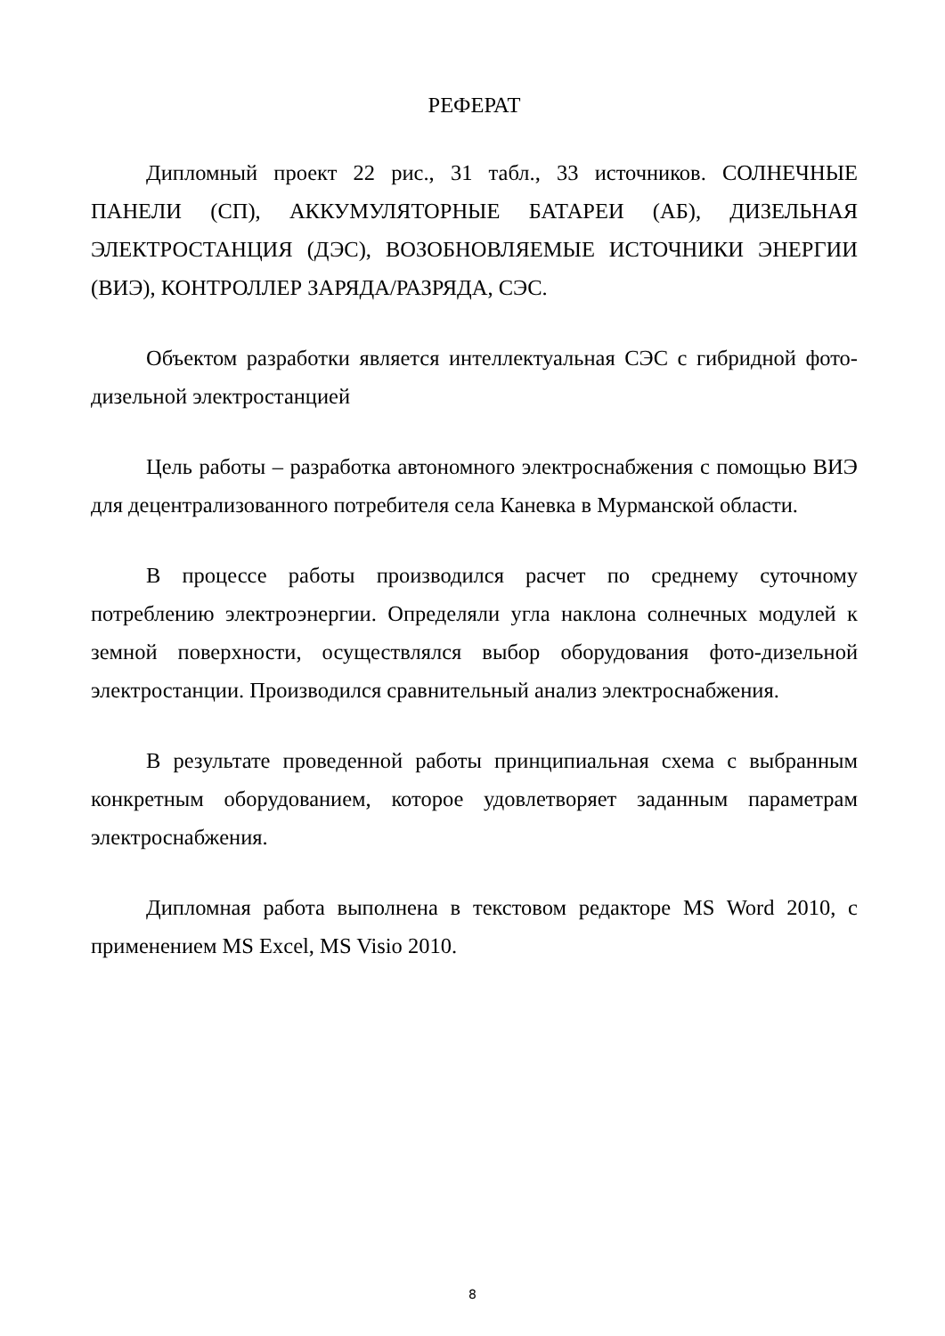РЕФЕРАТ
Дипломный проект 22 рис., 31 табл., 33 источников. СОЛНЕЧНЫЕ ПАНЕЛИ (СП), АККУМУЛЯТОРНЫЕ БАТАРЕИ (АБ), ДИЗЕЛЬНАЯ ЭЛЕКТРОСТАНЦИЯ (ДЭС), ВОЗОБНОВЛЯЕМЫЕ ИСТОЧНИКИ ЭНЕРГИИ (ВИЭ), КОНТРОЛЛЕР ЗАРЯДА/РАЗРЯДА, СЭС.
Объектом разработки является интеллектуальная СЭС с гибридной фото-дизельной электростанцией
Цель работы – разработка автономного электроснабжения с помощью ВИЭ для децентрализованного потребителя села Каневка в Мурманской области.
В процессе работы производился расчет по среднему суточному потреблению электроэнергии. Определяли угла наклона солнечных модулей к земной поверхности, осуществлялся выбор оборудования фото-дизельной электростанции. Производился сравнительный анализ электроснабжения.
В результате проведенной работы принципиальная схема с выбранным конкретным оборудованием, которое удовлетворяет заданным параметрам электроснабжения.
Дипломная работа выполнена в текстовом редакторе MS Word 2010, с применением MS Excel, MS Visio 2010.
8